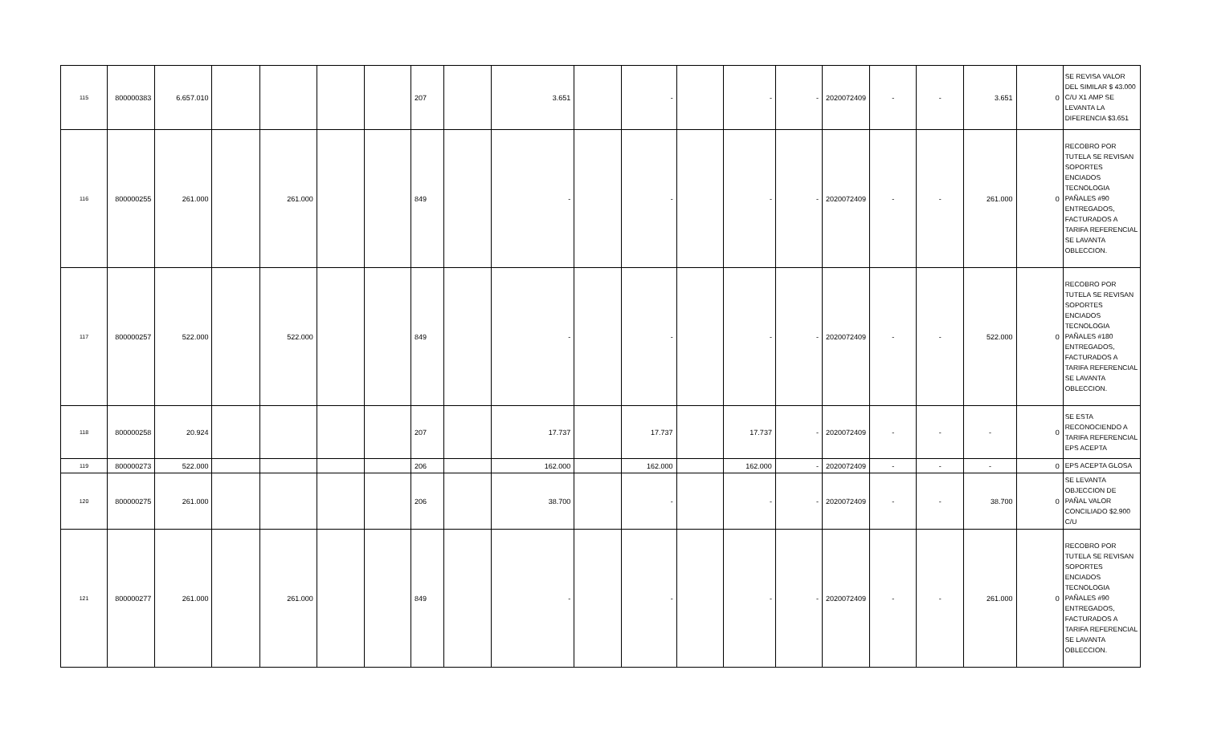| 115 | 800000383 | 6.657.010 | | | | | 207 | | 3.651 | | - | | - | - | 2020072409 | - | - | 3.651 | 0 | SE REVISA VALOR DEL SIMILAR $ 43.000 C/U X1 AMP SE LEVANTA LA DIFERENCIA $3.651 |
| 116 | 800000255 | 261.000 | | 261.000 | | | 849 | | - | | - | | - | - | 2020072409 | - | - | 261.000 | 0 | RECOBRO POR TUTELA SE REVISAN SOPORTES ENCIADOS TECNOLOGIA PAÑALES #90 ENTREGADOS, FACTURADOS A TARIFA REFERENCIAL SE LAVANTA OBLECCION. |
| 117 | 800000257 | 522.000 | | 522.000 | | | 849 | | - | | - | | - | - | 2020072409 | - | - | 522.000 | 0 | RECOBRO POR TUTELA SE REVISAN SOPORTES ENCIADOS TECNOLOGIA PAÑALES #180 ENTREGADOS, FACTURADOS A TARIFA REFERENCIAL SE LAVANTA OBLECCION. |
| 118 | 800000258 | 20.924 | | | | | 207 | | 17.737 | | 17.737 | | 17.737 | - | 2020072409 | - | - | - | 0 | SE ESTA RECONOCIENDO A TARIFA REFERENCIAL EPS ACEPTA |
| 119 | 800000273 | 522.000 | | | | | 206 | | 162.000 | | 162.000 | | 162.000 | - | 2020072409 | - | - | - | 0 | EPS ACEPTA GLOSA |
| 120 | 800000275 | 261.000 | | | | | 206 | | 38.700 | | - | | - | - | 2020072409 | - | - | 38.700 | 0 | SE LEVANTA OBJECCION DE PAÑAL VALOR CONCILIADO $2.900 C/U |
| 121 | 800000277 | 261.000 | | 261.000 | | | 849 | | - | | - | | - | - | 2020072409 | - | - | 261.000 | 0 | RECOBRO POR TUTELA SE REVISAN SOPORTES ENCIADOS TECNOLOGIA PAÑALES #90 ENTREGADOS, FACTURADOS A TARIFA REFERENCIAL SE LAVANTA OBLECCION. |